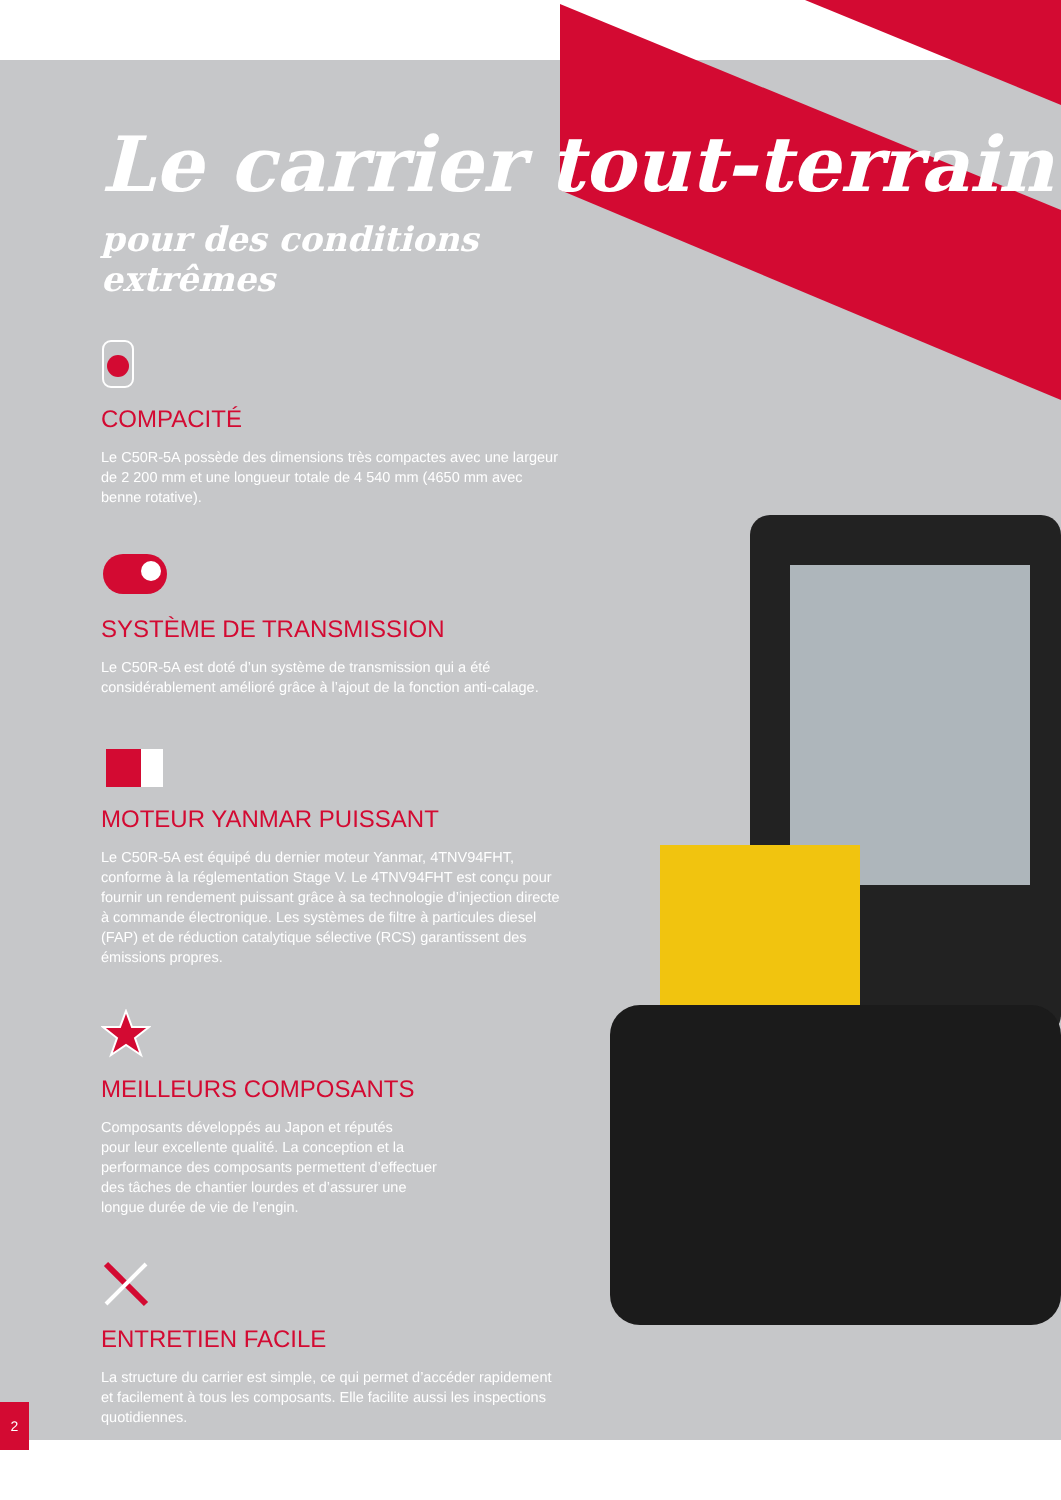Le carrier tout-terrain
pour des conditions extrêmes
COMPACITÉ
Le C50R-5A possède des dimensions très compactes avec une largeur de 2 200 mm et une longueur totale de 4 540 mm (4650 mm avec benne rotative).
SYSTÈME DE TRANSMISSION
Le C50R-5A est doté d’un système de transmission qui a été considérablement amélioré grâce à l’ajout de la fonction anti-calage.
MOTEUR YANMAR PUISSANT
Le C50R-5A est équipé du dernier moteur Yanmar, 4TNV94FHT, conforme à la réglementation Stage V. Le 4TNV94FHT est conçu pour fournir un rendement puissant grâce à sa technologie d’injection directe à commande électronique. Les systèmes de filtre à particules diesel (FAP) et de réduction catalytique sélective (RCS) garantissent des émissions propres.
MEILLEURS COMPOSANTS
Composants développés au Japon et réputés
pour leur excellente qualité. La conception et la
performance des composants permettent d’effectuer
des tâches de chantier lourdes et d’assurer une
longue durée de vie de l’engin.
ENTRETIEN FACILE
La structure du carrier est simple, ce qui permet d’accéder rapidement et facilement à tous les composants. Elle facilite aussi les inspections quotidiennes.
2